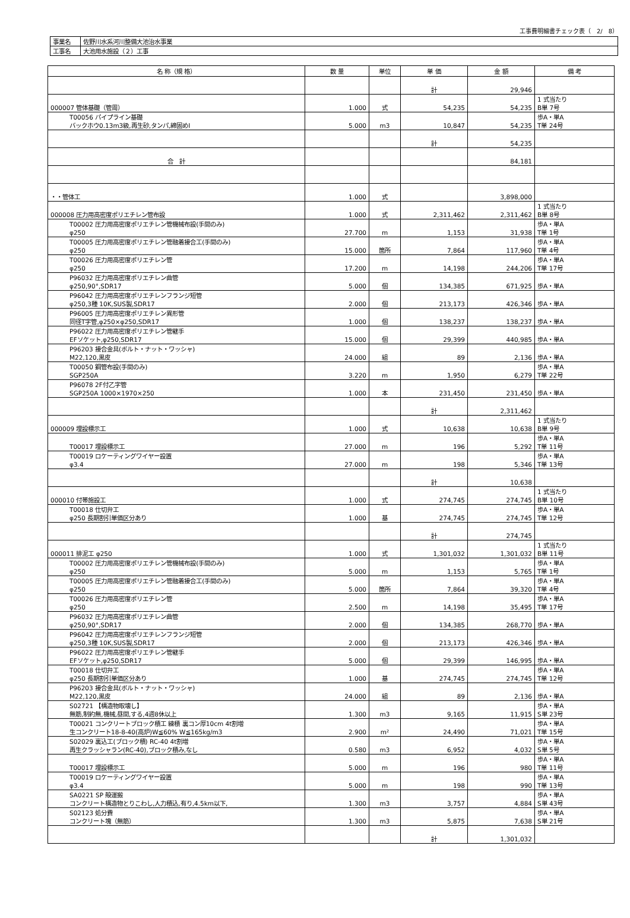工事費明細書チェック表（　2/　8）
| 事業名 | 佐野川水系河川整備大池治水事業 |
| 工事名 | 大池用水施設（２）工事 |
| 名 称（規 格） | 数 量 | 単位 | 単 価 | 金 額 | 備 考 |
| --- | --- | --- | --- | --- | --- |
| | | | 計 | 29,946 | |
| 000007 管体基礎（管周） | 1.000 | 式 | 54,235 | 54,235 | 1 式当たり B単 7号 |
| T00056 パイプライン基礎 バックホウ0.13m3級,再生砂,タンパ,締固めⅠ | 5.000 | m3 | 10,847 | 54,235 | 歩A・単A T単 24号 |
| | | | 計 | 54,235 | |
| 合 計 | | | | 84,181 | |
| ・・管体工 | 1.000 | 式 | | 3,898,000 | |
| 000008 圧力用高密度ポリエチレン管布設 | 1.000 | 式 | 2,311,462 | 2,311,462 | 1 式当たり B単 8号 |
| T00002 圧力用高密度ポリエチレン管機械布設(手間のみ) φ250 | 27.700 | m | 1,153 | 31,938 | 歩A・単A T単 1号 |
| T00005 圧力用高密度ポリエチレン管融着接合工(手間のみ) φ250 | 15.000 | 箇所 | 7,864 | 117,960 | 歩A・単A T単 4号 |
| T00026 圧力用高密度ポリエチレン管 φ250 | 17.200 | m | 14,198 | 244,206 | 歩A・単A T単 17号 |
| P96032 圧力用高密度ポリエチレン曲管 φ250,90°,SDR17 | 5.000 | 個 | 134,385 | 671,925 | 歩A・単A |
| P96042 圧力用高密度ポリエチレンフランジ短管 φ250,3種 10K,SUS製,SDR17 | 2.000 | 個 | 213,173 | 426,346 | 歩A・単A |
| P96005 圧力用高密度ポリエチレン異形管 同径T字管,φ250×φ250,SDR17 | 1.000 | 個 | 138,237 | 138,237 | 歩A・単A |
| P96022 圧力用高密度ポリエチレン管継手 EFソケット,φ250,SDR17 | 15.000 | 個 | 29,399 | 440,985 | 歩A・単A |
| P96203 接合金具(ボルト・ナット・ワッシャ) M22,120,黒皮 | 24.000 | 組 | 89 | 2,136 | 歩A・単A |
| T00050 鋼管布設(手間のみ) SGP250A | 3.220 | m | 1,950 | 6,279 | 歩A・単A T単 22号 |
| P96078 2F付乙字管 SGP250A 1000×1970×250 | 1.000 | 本 | 231,450 | 231,450 | 歩A・単A |
| | | | 計 | 2,311,462 | |
| 000009 埋設標示工 | 1.000 | 式 | 10,638 | 10,638 | 1 式当たり B単 9号 |
| T00017 埋設標示工 | 27.000 | m | 196 | 5,292 | 歩A・単A T単 11号 |
| T00019 ロケーティングワイヤー設置 φ3.4 | 27.000 | m | 198 | 5,346 | 歩A・単A T単 13号 |
| | | | 計 | 10,638 | |
| 000010 付帯施設工 | 1.000 | 式 | 274,745 | 274,745 | 1 式当たり B単 10号 |
| T00018 仕切弁工 φ250 長期割引単価区分あり | 1.000 | 基 | 274,745 | 274,745 | 歩A・単A T単 12号 |
| | | | 計 | 274,745 | |
| 000011 排泥工 φ250 | 1.000 | 式 | 1,301,032 | 1,301,032 | 1 式当たり B単 11号 |
| T00002 圧力用高密度ポリエチレン管機械布設(手間のみ) φ250 | 5.000 | m | 1,153 | 5,765 | 歩A・単A T単 1号 |
| T00005 圧力用高密度ポリエチレン管融着接合工(手間のみ) φ250 | 5.000 | 箇所 | 7,864 | 39,320 | 歩A・単A T単 4号 |
| T00026 圧力用高密度ポリエチレン管 φ250 | 2.500 | m | 14,198 | 35,495 | 歩A・単A T単 17号 |
| P96032 圧力用高密度ポリエチレン曲管 φ250,90°,SDR17 | 2.000 | 個 | 134,385 | 268,770 | 歩A・単A |
| P96042 圧力用高密度ポリエチレンフランジ短管 φ250,3種 10K,SUS製,SDR17 | 2.000 | 個 | 213,173 | 426,346 | 歩A・単A |
| P96022 圧力用高密度ポリエチレン管継手 EFソケット,φ250,SDR17 | 5.000 | 個 | 29,399 | 146,995 | 歩A・単A |
| T00018 仕切弁工 φ250 長期割引単価区分あり | 1.000 | 基 | 274,745 | 274,745 | 歩A・単A T単 12号 |
| P96203 接合金具(ボルト・ナット・ワッシャ) M22,120,黒皮 | 24.000 | 組 | 89 | 2,136 | 歩A・単A |
| S02721 【構造物取壊し】 無筋,制約無,機械,昼間,する,4週8休以上 | 1.300 | m3 | 9,165 | 11,915 | 歩A・単A S単 23号 |
| T00021 コンクリートブロック積工 練積 裏コン厚10cm 4t割増 生コンクリート18-8-40(高炉)W≦60% W≦165kg/m3 | 2.900 | m² | 24,490 | 71,021 | 歩A・単A T単 15号 |
| S02029 裏込工(ブロック積) RC-40 4t割増 再生クラッシャラン(RC-40),ブロック積み,なし | 0.580 | m3 | 6,952 | 4,032 | 歩A・単A S単 5号 |
| T00017 埋設標示工 | 5.000 | m | 196 | 980 | 歩A・単A T単 11号 |
| T00019 ロケーティングワイヤー設置 φ3.4 | 5.000 | m | 198 | 990 | 歩A・単A T単 13号 |
| SA0221 SP 殻運搬 コンクリート構造物とりこわし,人力積込,有り,4.5km以下, | 1.300 | m3 | 3,757 | 4,884 | 歩A・単A S単 43号 |
| S02123 処分費 コンクリート塊（無筋） | 1.300 | m3 | 5,875 | 7,638 | 歩A・単A S単 21号 |
| | | | 計 | 1,301,032 | |